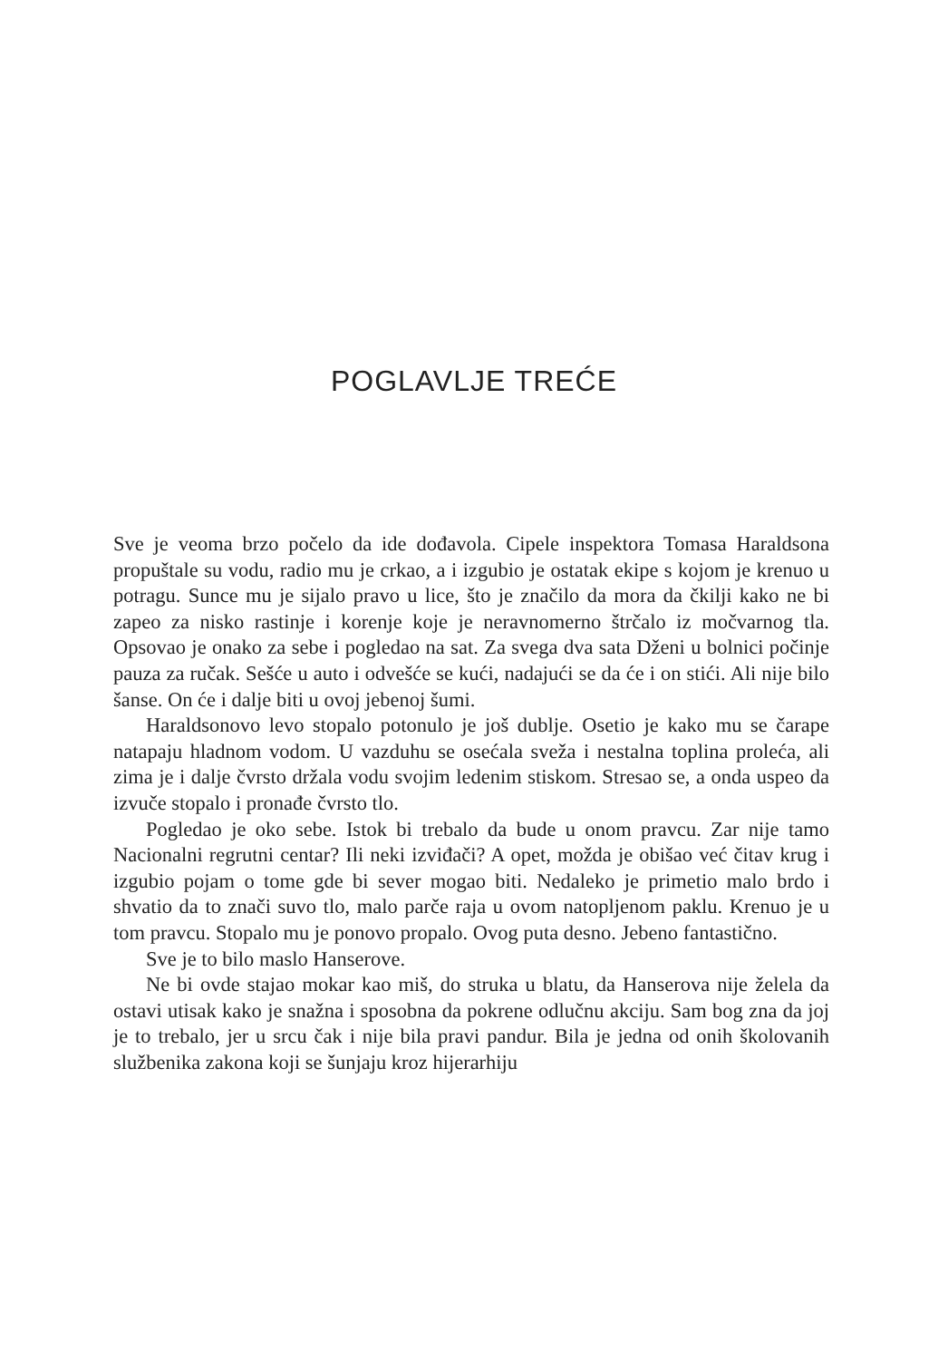POGLAVLJE TREĆE
Sve je veoma brzo počelo da ide dođavola. Cipele inspektora Tomasa Haraldsona propuštale su vodu, radio mu je crkao, a i izgubio je ostatak ekipe s kojom je krenuo u potragu. Sunce mu je sijalo pravo u lice, što je značilo da mora da čkilji kako ne bi zapeo za nisko rastinje i korenje koje je neravnomerno štrčalo iz močvarnog tla. Opsovao je onako za sebe i pogledao na sat. Za svega dva sata Dženi u bolnici počinje pauza za ručak. Sešće u auto i odvešće se kući, nadajući se da će i on stići. Ali nije bilo šanse. On će i dalje biti u ovoj jebenoj šumi.
Haraldsonovo levo stopalo potonulo je još dublje. Osetio je kako mu se čarape natapaju hladnom vodom. U vazduhu se osećala sveža i nestalna toplina proleća, ali zima je i dalje čvrsto držala vodu svojim ledenim stiskom. Stresao se, a onda uspeo da izvuče stopalo i pronađe čvrsto tlo.
Pogledao je oko sebe. Istok bi trebalo da bude u onom pravcu. Zar nije tamo Nacionalni regrutni centar? Ili neki izviđači? A opet, možda je obišao već čitav krug i izgubio pojam o tome gde bi sever mogao biti. Nedaleko je primetio malo brdo i shvatio da to znači suvo tlo, malo parče raja u ovom natopljenom paklu. Krenuo je u tom pravcu. Stopalo mu je ponovo propalo. Ovog puta desno. Jebeno fantastično.
Sve je to bilo maslo Hanserove.
Ne bi ovde stajao mokar kao miš, do struka u blatu, da Hanserova nije želela da ostavi utisak kako je snažna i sposobna da pokrene odlučnu akciju. Sam bog zna da joj je to trebalo, jer u srcu čak i nije bila pravi pandur. Bila je jedna od onih školovanih službenika zakona koji se šunjaju kroz hijerarhiju